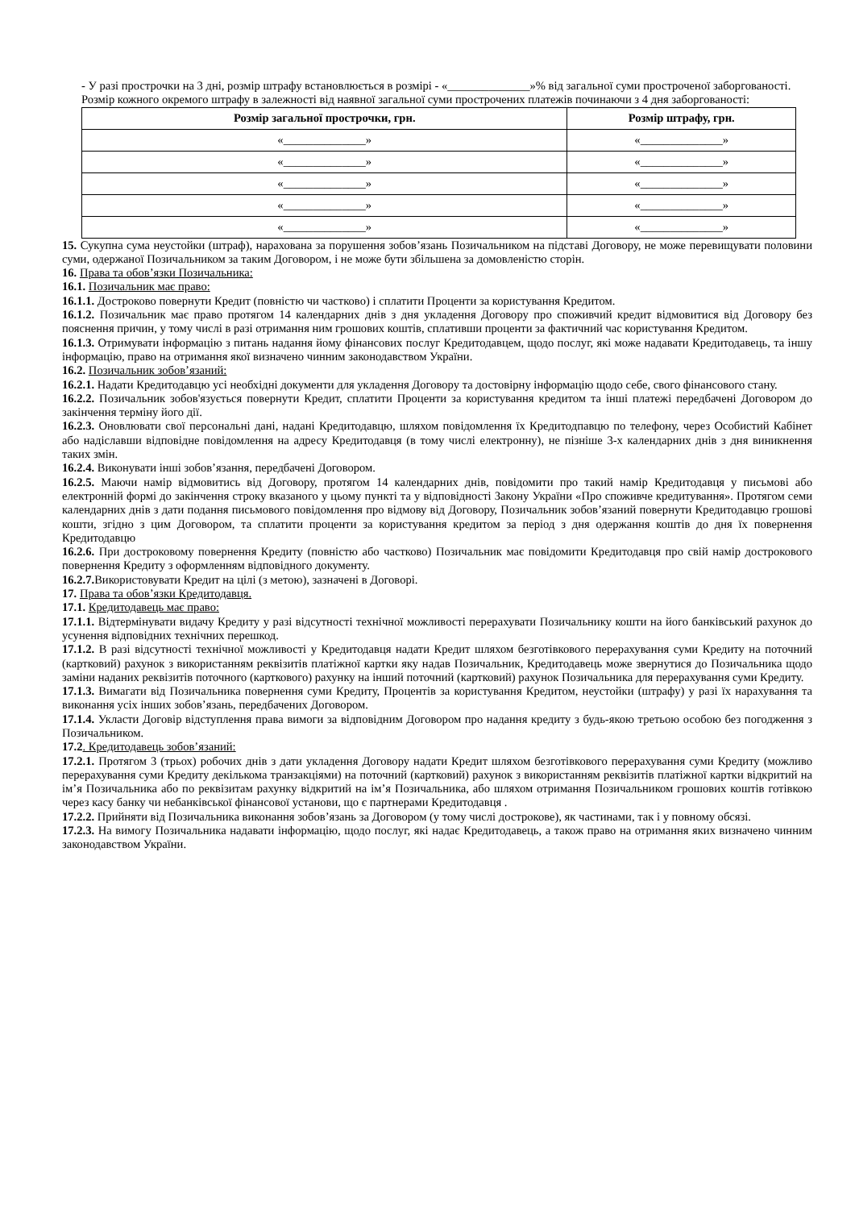- У разі прострочки на 3 дні, розмір штрафу встановлюється в розмірі - «______________»% від загальної суми простроченої заборгованості.
Розмір кожного окремого штрафу в залежності від наявної загальної суми прострочених платежів починаючи з 4 дня заборгованості:
| Розмір загальної прострочки, грн. | Розмір штрафу, грн. |
| --- | --- |
| «______________» | «______________» |
| «______________» | «______________» |
| «______________» | «______________» |
| «______________» | «______________» |
| «______________» | «______________» |
15. Сукупна сума неустойки (штраф), нарахована за порушення зобов’язань Позичальником на підставі Договору, не може перевищувати половини суми, одержаної Позичальником за таким Договором, і не може бути збільшена за домовленістю сторін.
16. Права та обов’язки Позичальника:
16.1. Позичальник має право:
16.1.1. Достроково повернути Кредит (повністю чи частково) і сплатити Проценти за користування Кредитом.
16.1.2. Позичальник має право протягом 14 календарних днів з дня укладення Договору про споживчий кредит відмовитися від Договору без пояснення причин, у тому числі в разі отримання ним грошових коштів, сплативши проценти за фактичний час користування Кредитом.
16.1.3. Отримувати інформацію з питань надання йому фінансових послуг Кредитодавцем, щодо послуг, які може надавати Кредитодавець, та іншу інформацію, право на отримання якої визначено чинним законодавством України.
16.2. Позичальник зобов’язаний:
16.2.1. Надати Кредитодавцю усі необхідні документи для укладення Договору та достовірну інформацію щодо себе, свого фінансового стану.
16.2.2. Позичальник зобов'язується повернути Кредит, сплатити Проценти за користування кредитом та інші платежі передбачені Договором до закінчення терміну його дії.
16.2.3. Оновлювати свої персональні дані, надані Кредитодавцю, шляхом повідомлення їх Кредитодпавцю по телефону, через Особистий Кабінет або надіславши відповідне повідомлення на адресу Кредитодавця (в тому числі електронну), не пізніше 3-х календарних днів з дня виникнення таких змін.
16.2.4. Виконувати інші зобов’язання, передбачені Договором.
16.2.5. Маючи намір відмовитись від Договору, протягом 14 календарних днів, повідомити про такий намір Кредитодавця у письмові або електронній формі до закінчення строку вказаного у цьому пункті та у відповідності Закону України «Про споживче кредитування». Протягом семи календарних днів з дати подання письмового повідомлення про відмову від Договору, Позичальник зобов’язаний повернути Кредитодавцю грошові кошти, згідно з цим Договором, та сплатити проценти за користування кредитом за період з дня одержання коштів до дня їх повернення Кредитодавцю
16.2.6. При достроковому повернення Кредиту (повністю або частково) Позичальник має повідомити Кредитодавця про свій намір дострокового повернення Кредиту з оформленням відповідного документу.
16.2.7. Використовувати Кредит на цілі (з метою), зазначені в Договорі.
17. Права та обов’язки Кредитодавця.
17.1. Кредитодавець має право:
17.1.1. Відтермінувати видачу Кредиту у разі відсутності технічної можливості перерахувати Позичальнику кошти на його банківський рахунок до усунення відповідних технічних перешкод.
17.1.2. В разі відсутності технічної можливості у Кредитодавця надати Кредит шляхом безготівкового перерахування суми Кредиту на поточний (картковий) рахунок з використанням реквізитів платіжної картки яку надав Позичальник, Кредитодавець може звернутися до Позичальника щодо заміни наданих реквізитів поточного (карткового) рахунку на інший поточний (картковий) рахунок Позичальника для перерахування суми Кредиту.
17.1.3. Вимагати від Позичальника повернення суми Кредиту, Процентів за користування Кредитом, неустойки (штрафу) у разі їх нарахування та виконання усіх інших зобов’язань, передбачених Договором.
17.1.4. Укласти Договір відступлення права вимоги за відповідним Договором про надання кредиту з будь-якою третьою особою без погодження з Позичальником.
17.2. Кредитодавець зобов’язаний:
17.2.1. Протягом 3 (трьох) робочих днів з дати укладення Договору надати Кредит шляхом безготівкового перерахування суми Кредиту (можливо перерахування суми Кредиту декількома транзакціями) на поточний (картковий) рахунок з використанням реквізитів платіжної картки відкритий на ім’я Позичальника або по реквізитам рахунку відкритий на ім’я Позичальника, або шляхом отримання Позичальником грошових коштів готівкою через касу банку чи небанківської фінансової установи, що є партнерами Кредитодавця .
17.2.2. Прийняти від Позичальника виконання зобов’язань за Договором (у тому числі дострокове), як частинами, так і у повному обсязі.
17.2.3. На вимогу Позичальника надавати інформацію, щодо послуг, які надає Кредитодавець, а також право на отримання яких визначено чинним законодавством України.